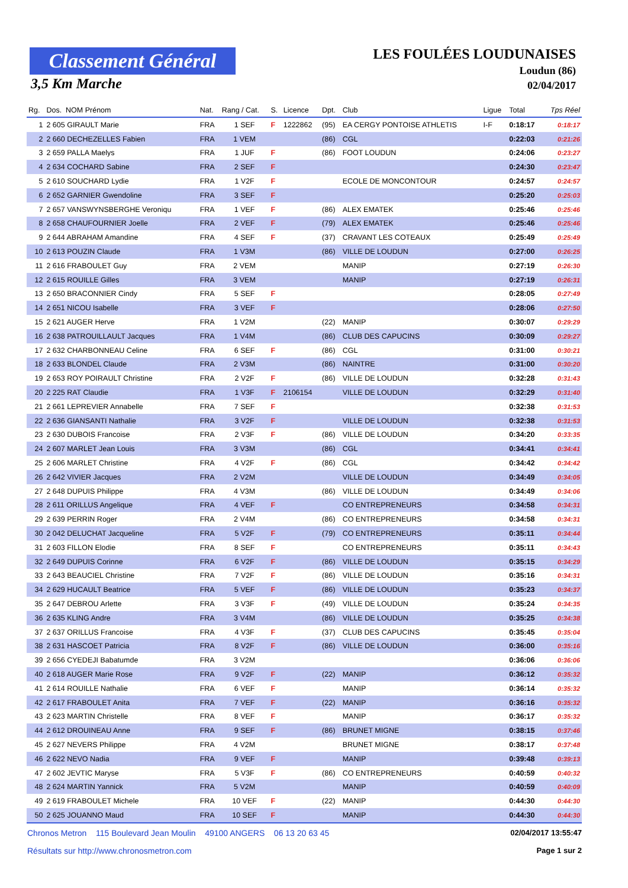Classement Général
3,5 Km Marche
LES FOULÉES LOUDUNAISES
Loudun (86)
02/04/2017
| Rg. | Dos. NOM Prénom | Nat. | Rang / Cat. | S. | Licence | Dpt. | Club | Ligue | Total | Tps Réel |
| --- | --- | --- | --- | --- | --- | --- | --- | --- | --- | --- |
| 1 | 2 605 GIRAULT Marie | FRA | 1 SEF | F | 1222862 | (95) | EA CERGY PONTOISE ATHLETIS | I-F | 0:18:17 | 0:18:17 |
| 2 | 2 660 DECHEZELLES Fabien | FRA | 1 VEM | | | (86) | CGL | | 0:22:03 | 0:21:26 |
| 3 | 2 659 PALLA Maelys | FRA | 1 JUF | F | | (86) | FOOT LOUDUN | | 0:24:06 | 0:23:27 |
| 4 | 2 634 COCHARD Sabine | FRA | 2 SEF | F | | | | | 0:24:30 | 0:23:47 |
| 5 | 2 610 SOUCHARD Lydie | FRA | 1 V2F | F | | | ECOLE DE MONCONTOUR | | 0:24:57 | 0:24:57 |
| 6 | 2 652 GARNIER Gwendoline | FRA | 3 SEF | F | | | | | 0:25:20 | 0:25:03 |
| 7 | 2 657 VANSWYNSBERGHE Veroniqu | FRA | 1 VEF | F | | (86) | ALEX EMATEK | | 0:25:46 | 0:25:46 |
| 8 | 2 658 CHAUFOURNIER Joelle | FRA | 2 VEF | F | | (79) | ALEX EMATEK | | 0:25:46 | 0:25:46 |
| 9 | 2 644 ABRAHAM Amandine | FRA | 4 SEF | F | | (37) | CRAVANT LES COTEAUX | | 0:25:49 | 0:25:49 |
| 10 | 2 613 POUZIN Claude | FRA | 1 V3M | | | (86) | VILLE DE LOUDUN | | 0:27:00 | 0:26:25 |
| 11 | 2 616 FRABOULET Guy | FRA | 2 VEM | | | | MANIP | | 0:27:19 | 0:26:30 |
| 12 | 2 615 ROUILLE Gilles | FRA | 3 VEM | | | | MANIP | | 0:27:19 | 0:26:31 |
| 13 | 2 650 BRACONNIER Cindy | FRA | 5 SEF | F | | | | | 0:28:05 | 0:27:49 |
| 14 | 2 651 NICOU Isabelle | FRA | 3 VEF | F | | | | | 0:28:06 | 0:27:50 |
| 15 | 2 621 AUGER Herve | FRA | 1 V2M | | | (22) | MANIP | | 0:30:07 | 0:29:29 |
| 16 | 2 638 PATROUILLAULT Jacques | FRA | 1 V4M | | | (86) | CLUB DES CAPUCINS | | 0:30:09 | 0:29:27 |
| 17 | 2 632 CHARBONNEAU Celine | FRA | 6 SEF | F | | (86) | CGL | | 0:31:00 | 0:30:21 |
| 18 | 2 633 BLONDEL Claude | FRA | 2 V3M | | | (86) | NAINTRE | | 0:31:00 | 0:30:20 |
| 19 | 2 653 ROY POIRAULT Christine | FRA | 2 V2F | F | | (86) | VILLE DE LOUDUN | | 0:32:28 | 0:31:43 |
| 20 | 2 225 RAT Claudie | FRA | 1 V3F | F | 2106154 | | VILLE DE LOUDUN | | 0:32:29 | 0:31:40 |
| 21 | 2 661 LEPREVIER Annabelle | FRA | 7 SEF | F | | | | | 0:32:38 | 0:31:53 |
| 22 | 2 636 GIANSANTI Nathalie | FRA | 3 V2F | F | | | VILLE DE LOUDUN | | 0:32:38 | 0:31:53 |
| 23 | 2 630 DUBOIS Francoise | FRA | 2 V3F | F | | (86) | VILLE DE LOUDUN | | 0:34:20 | 0:33:35 |
| 24 | 2 607 MARLET Jean Louis | FRA | 3 V3M | | | (86) | CGL | | 0:34:41 | 0:34:41 |
| 25 | 2 606 MARLET Christine | FRA | 4 V2F | F | | (86) | CGL | | 0:34:42 | 0:34:42 |
| 26 | 2 642 VIVIER Jacques | FRA | 2 V2M | | | | VILLE DE LOUDUN | | 0:34:49 | 0:34:05 |
| 27 | 2 648 DUPUIS Philippe | FRA | 4 V3M | | | (86) | VILLE DE LOUDUN | | 0:34:49 | 0:34:06 |
| 28 | 2 611 ORILLUS Angelique | FRA | 4 VEF | F | | | CO ENTREPRENEURS | | 0:34:58 | 0:34:31 |
| 29 | 2 639 PERRIN Roger | FRA | 2 V4M | | | (86) | CO ENTREPRENEURS | | 0:34:58 | 0:34:31 |
| 30 | 2 042 DELUCHAT Jacqueline | FRA | 5 V2F | F | | (79) | CO ENTREPRENEURS | | 0:35:11 | 0:34:44 |
| 31 | 2 603 FILLON Elodie | FRA | 8 SEF | F | | | CO ENTREPRENEURS | | 0:35:11 | 0:34:43 |
| 32 | 2 649 DUPUIS Corinne | FRA | 6 V2F | F | | (86) | VILLE DE LOUDUN | | 0:35:15 | 0:34:29 |
| 33 | 2 643 BEAUCIEL Christine | FRA | 7 V2F | F | | (86) | VILLE DE LOUDUN | | 0:35:16 | 0:34:31 |
| 34 | 2 629 HUCAULT Beatrice | FRA | 5 VEF | F | | (86) | VILLE DE LOUDUN | | 0:35:23 | 0:34:37 |
| 35 | 2 647 DEBROU Arlette | FRA | 3 V3F | F | | (49) | VILLE DE LOUDUN | | 0:35:24 | 0:34:35 |
| 36 | 2 635 KLING Andre | FRA | 3 V4M | | | (86) | VILLE DE LOUDUN | | 0:35:25 | 0:34:38 |
| 37 | 2 637 ORILLUS Francoise | FRA | 4 V3F | F | | (37) | CLUB DES CAPUCINS | | 0:35:45 | 0:35:04 |
| 38 | 2 631 HASCOET Patricia | FRA | 8 V2F | F | | (86) | VILLE DE LOUDUN | | 0:36:00 | 0:35:16 |
| 39 | 2 656 CYEDEJI Babatumde | FRA | 3 V2M | | | | | | 0:36:06 | 0:36:06 |
| 40 | 2 618 AUGER Marie Rose | FRA | 9 V2F | F | | (22) | MANIP | | 0:36:12 | 0:35:32 |
| 41 | 2 614 ROUILLE Nathalie | FRA | 6 VEF | F | | | MANIP | | 0:36:14 | 0:35:32 |
| 42 | 2 617 FRABOULET Anita | FRA | 7 VEF | F | | (22) | MANIP | | 0:36:16 | 0:35:32 |
| 43 | 2 623 MARTIN Christelle | FRA | 8 VEF | F | | | MANIP | | 0:36:17 | 0:35:32 |
| 44 | 2 612 DROUINEAU Anne | FRA | 9 SEF | F | | (86) | BRUNET MIGNE | | 0:38:15 | 0:37:46 |
| 45 | 2 627 NEVERS Philippe | FRA | 4 V2M | | | | BRUNET MIGNE | | 0:38:17 | 0:37:48 |
| 46 | 2 622 NEVO Nadia | FRA | 9 VEF | F | | | MANIP | | 0:39:48 | 0:39:13 |
| 47 | 2 602 JEVTIC Maryse | FRA | 5 V3F | F | | (86) | CO ENTREPRENEURS | | 0:40:59 | 0:40:32 |
| 48 | 2 624 MARTIN Yannick | FRA | 5 V2M | | | | MANIP | | 0:40:59 | 0:40:09 |
| 49 | 2 619 FRABOULET Michele | FRA | 10 VEF | F | | (22) | MANIP | | 0:44:30 | 0:44:30 |
| 50 | 2 625 JOUANNO Maud | FRA | 10 SEF | F | | | MANIP | | 0:44:30 | 0:44:30 |
Chronos Metron 115 Boulevard Jean Moulin 49100 ANGERS 06 13 20 63 45 02/04/2017 13:55:47
Résultats sur http://www.chronosmetron.com Page 1 sur 2